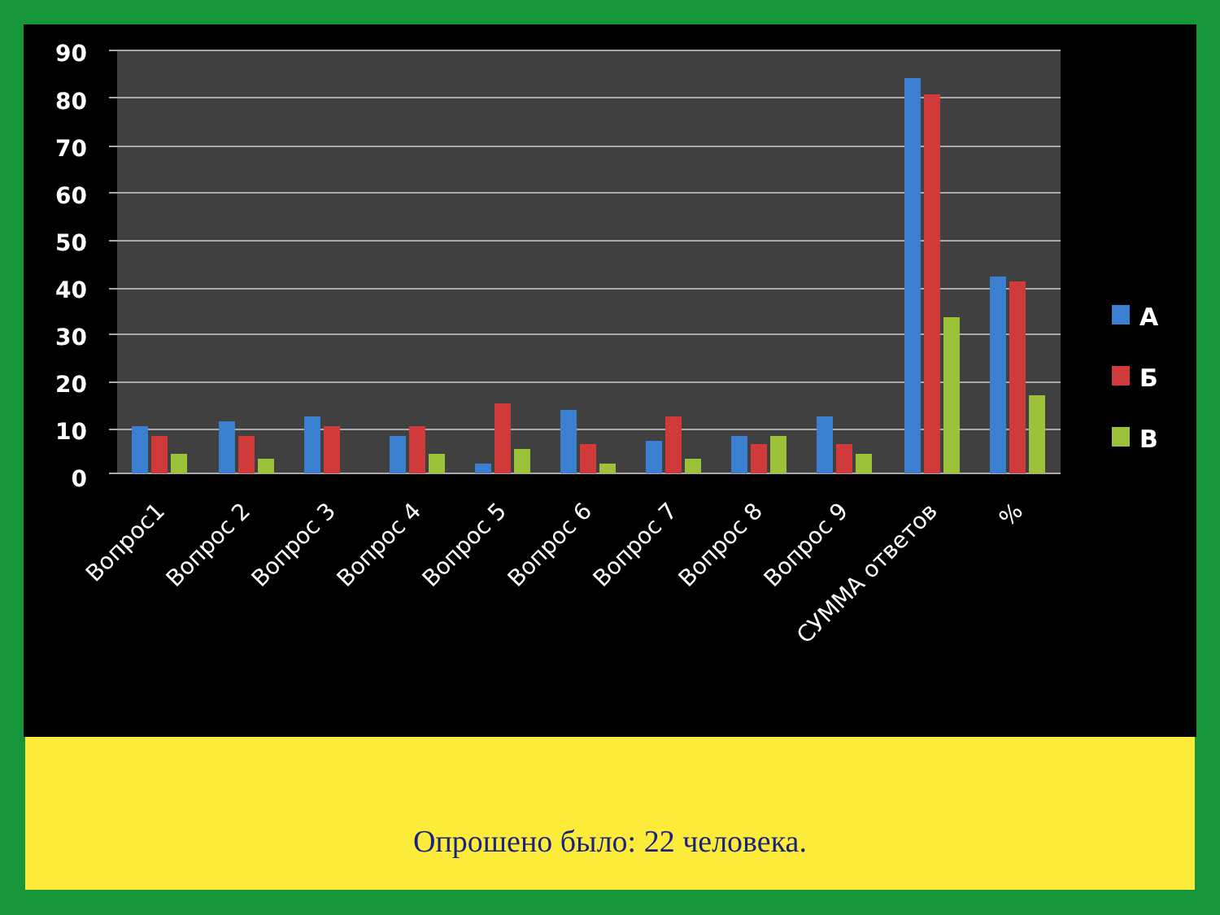90
80
70
60
50
40
30
20
10
0
Вопрос1
Вопрос 2
Вопрос 3
Вопрос 4
Вопрос 5
Вопрос 6
Вопрос 7
Вопрос 8
Вопрос 9
СУММА ответов
%
А
Б
В
Опрошено было: 22 человека.